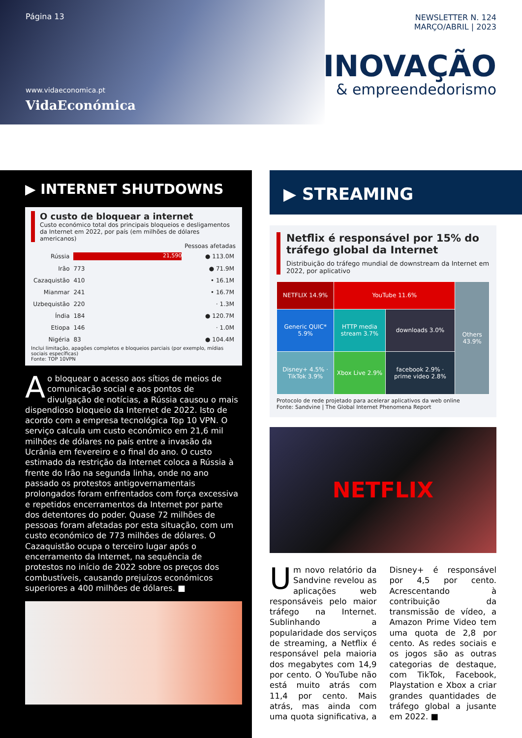Página 13
www.vidaeconomica.pt
VidaEconómica
NEWSLETTER N. 124
MARÇO/ABRIL | 2023
INOVAÇÃO
& empreendedorismo
▶ INTERNET SHUTDOWNS
O custo de bloquear a internet
Custo económico total dos principais bloqueios e desligamentos da Internet em 2022, por país (em milhões de dólares americanos)
| | | Pessoas afetadas |
| --- | --- | --- |
| Rússia | 21,590 | ● 113.0M |
| Irão | 773 | ● 71.9M |
| Cazaquistão | 410 | • 16.1M |
| Mianmar | 241 | • 16.7M |
| Uzbequistão | 220 | · 1.3M |
| Índia | 184 | ● 120.7M |
| Etiopa | 146 | · 1.0M |
| Nigéria | 83 | ● 104.4M |
Inclui limitação, apagões completos e bloqueios parciais (por exemplo, mídias sociais específicas)
Fonte: TOP 10VPN
Ao bloquear o acesso aos sítios de meios de comunicação social e aos pontos de divulgação de notícias, a Rússia causou o mais dispendioso bloqueio da Internet de 2022. Isto de acordo com a empresa tecnológica Top 10 VPN. O serviço calcula um custo económico em 21,6 mil milhões de dólares no país entre a invasão da Ucrânia em fevereiro e o final do ano. O custo estimado da restrição da Internet coloca a Rússia à frente do Irão na segunda linha, onde no ano passado os protestos antigovernamentais prolongados foram enfrentados com força excessiva e repetidos encerramentos da Internet por parte dos detentores do poder. Quase 72 milhões de pessoas foram afetadas por esta situação, com um custo económico de 773 milhões de dólares. O Cazaquistão ocupa o terceiro lugar após o encerramento da Internet, na sequência de protestos no início de 2022 sobre os preços dos combustíveis, causando prejuízos económicos superiores a 400 milhões de dólares. ■
▶ STREAMING
Netflix é responsável por 15% do tráfego global da Internet
Distribuição do tráfego mundial de downstream da Internet em 2022, por aplicativo
| NETFLIX 14.9% | YouTube 11.6% | | Others 43.9% |
| Generic QUIC* 5.9% | HTTP media stream 3.7% | downloads 3.0% | |
| Disney+ 4.5% · TikTok 3.9% | Xbox Live 2.9% | facebook 2.9% · prime video 2.8% | |
Protocolo de rede projetado para acelerar aplicativos da web online
Fonte: Sandvine | The Global Internet Phenomena Report
NETFLIX
Um novo relatório da Sandvine revelou as aplicações web responsáveis pelo maior tráfego na Internet. Sublinhando a popularidade dos serviços de streaming, a Netflix é responsável pela maioria dos megabytes com 14,9 por cento. O YouTube não está muito atrás com 11,4 por cento. Mais atrás, mas ainda com uma quota significativa, a Disney+ é responsável por 4,5 por cento. Acrescentando à contribuição da transmissão de vídeo, a Amazon Prime Video tem uma quota de 2,8 por cento. As redes sociais e os jogos são as outras categorias de destaque, com TikTok, Facebook, Playstation e Xbox a criar grandes quantidades de tráfego global a jusante em 2022. ■